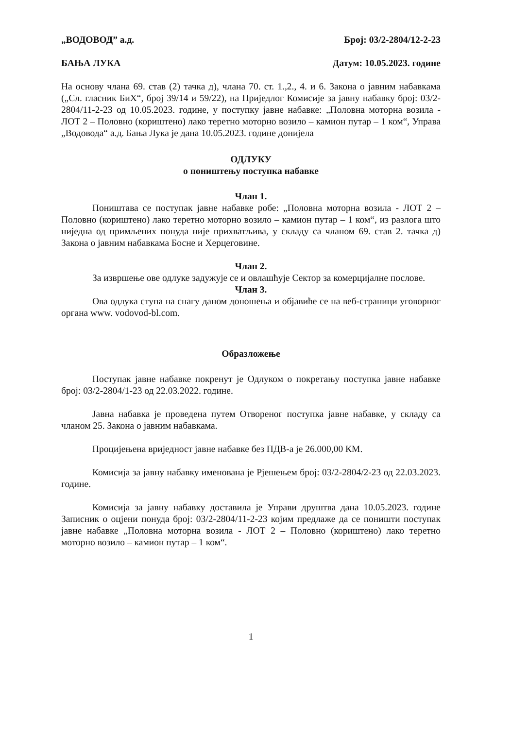„ВОДОВОД” а.д. Број: 03/2-2804/12-2-23
БАЊА ЛУКА Датум: 10.05.2023. године
На основу члана 69. став (2) тачка д), члана 70. ст. 1.,2., 4. и 6. Закона о јавним набавкама („Сл. гласник БиХ“, број 39/14 и 59/22), на Приједлог Комисије за јавну набавку број: 03/2-2804/11-2-23 од 10.05.2023. године, у поступку јавне набавке: „Половна моторна возила - ЛОТ 2 – Половно (кориштено) лако теретно моторно возило – камион путар – 1 ком“, Управа „Водовода“ а.д. Бања Лука је дана 10.05.2023. године донијела
ОДЛУКУ
о поништењу поступка набавке
Члан 1.
Поништава се поступак јавне набавке робе: „Половна моторна возила - ЛОТ 2 – Половно (кориштено) лако теретно моторно возило – камион путар – 1 ком“, из разлога што ниједна од примљених понуда није прихватљива, у складу са чланом 69. став 2. тачка д) Закона о јавним набавкама Босне и Херцеговине.
Члан 2.
За извршење ове одлуке задужује се и овлашћује Сектор за комерцијалне послове.
Члан 3.
Ова одлука ступа на снагу даном доношења и објавиће се на веб-страници уговорног органа www. vodovod-bl.com.
Образложење
Поступак јавне набавке покренут је Одлуком о покретању поступка јавне набавке број: 03/2-2804/1-23 од 22.03.2022. године.
Јавна набавка је проведена путем Отвореног поступка јавне набавке, у складу са чланом 25. Закона о јавним набавкама.
Процијењена вриједност јавне набавке без ПДВ-а је 26.000,00 КМ.
Комисија за јавну набавку именована је Рјешењем број: 03/2-2804/2-23 од 22.03.2023. године.
Комисија за јавну набавку доставила је Управи друштва дана 10.05.2023. године Записник о оцјени понуда број: 03/2-2804/11-2-23 којим предлаже да се поништи поступак јавне набавке „Половна моторна возила - ЛОТ 2 – Половно (кориштено) лако теретно моторно возило – камион путар – 1 ком“.
1